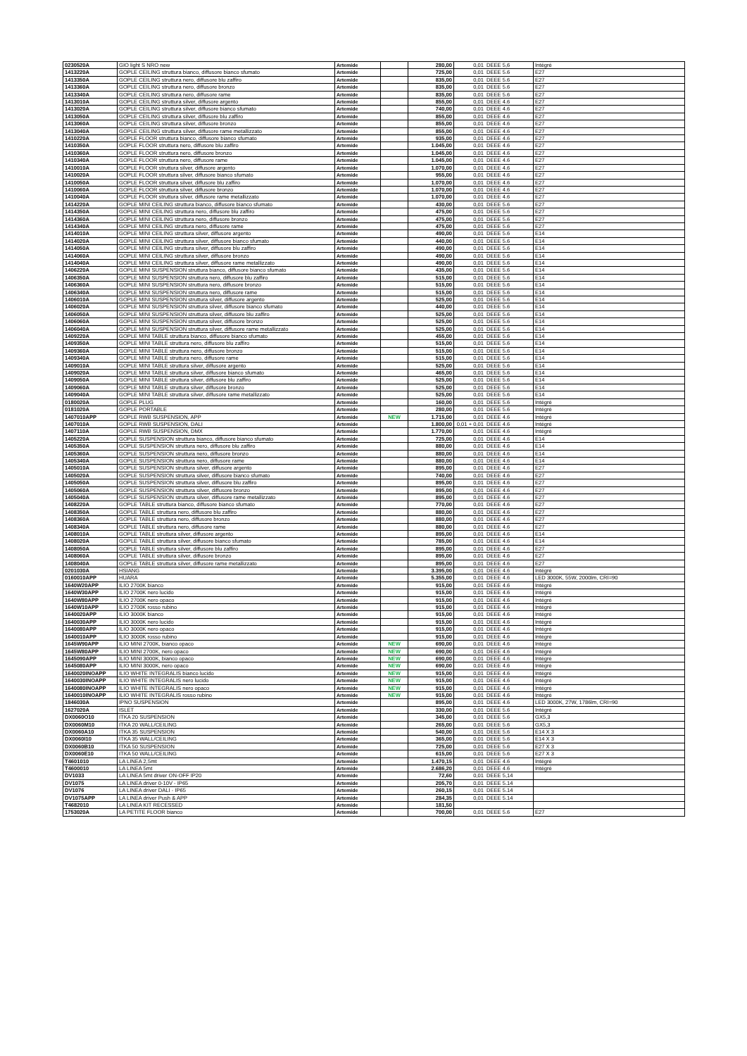| 0230520A | GIO light S NRO new | Artemide | | 280,00 | 0,01 | DEEE 5,6 | Intégré |
| 1413220A | GOPLE CEILING struttura bianco, diffusore bianco sfumato | Artemide | | 725,00 | 0,01 | DEEE 5.6 | E27 |
| 1413350A | GOPLE CEILING struttura nero, diffusore blu zaffiro | Artemide | | 835,00 | 0,01 | DEEE 5.6 | E27 |
| 1413360A | GOPLE CEILING struttura nero, diffusore bronzo | Artemide | | 835,00 | 0,01 | DEEE 5.6 | E27 |
| 1413340A | GOPLE CEILING struttura nero, diffusore rame | Artemide | | 835,00 | 0,01 | DEEE 5.6 | E27 |
| 1413010A | GOPLE CEILING struttura silver, diffusore argento | Artemide | | 855,00 | 0,01 | DEEE 4.6 | E27 |
| 1413020A | GOPLE CEILING struttura silver, diffusore bianco sfumato | Artemide | | 740,00 | 0,01 | DEEE 4.6 | E27 |
| 1413050A | GOPLE CEILING struttura silver, diffusore blu zaffiro | Artemide | | 855,00 | 0,01 | DEEE 4.6 | E27 |
| 1413060A | GOPLE CEILING struttura silver, diffusore bronzo | Artemide | | 855,00 | 0,01 | DEEE 4.6 | E27 |
| 1413040A | GOPLE CEILING struttura silver, diffusore rame metallizzato | Artemide | | 855,00 | 0,01 | DEEE 4.6 | E27 |
| 1410220A | GOPLE FLOOR struttura bianco, diffusore bianco sfumato | Artemide | | 935,00 | 0,01 | DEEE 4.6 | E27 |
| 1410350A | GOPLE FLOOR struttura nero, diffusore blu zaffiro | Artemide | | 1.045,00 | 0,01 | DEEE 4.6 | E27 |
| 1410360A | GOPLE FLOOR struttura nero, diffusore bronzo | Artemide | | 1.045,00 | 0,01 | DEEE 4.6 | E27 |
| 1410340A | GOPLE FLOOR struttura nero, diffusore rame | Artemide | | 1.045,00 | 0,01 | DEEE 4.6 | E27 |
| 1410010A | GOPLE FLOOR struttura silver, diffusore argento | Artemide | | 1.070,00 | 0,01 | DEEE 4.6 | E27 |
| 1410020A | GOPLE FLOOR struttura silver, diffusore bianco sfumato | Artemide | | 955,00 | 0,01 | DEEE 4.6 | E27 |
| 1410050A | GOPLE FLOOR struttura silver, diffusore blu zaffiro | Artemide | | 1.070,00 | 0,01 | DEEE 4.6 | E27 |
| 1410060A | GOPLE FLOOR struttura silver, diffusore bronzo | Artemide | | 1.070,00 | 0,01 | DEEE 4.6 | E27 |
| 1410040A | GOPLE FLOOR struttura silver, diffusore rame metallizzato | Artemide | | 1.070,00 | 0,01 | DEEE 4.6 | E27 |
| 1414220A | GOPLE MINI CEILING struttura bianco, diffusore bianco sfumato | Artemide | | 430,00 | 0,01 | DEEE 5.6 | E27 |
| 1414350A | GOPLE MINI CEILING struttura nero, diffusore blu zaffiro | Artemide | | 475,00 | 0,01 | DEEE 5.6 | E27 |
| 1414360A | GOPLE MINI CEILING struttura nero, diffusore bronzo | Artemide | | 475,00 | 0,01 | DEEE 5.6 | E27 |
| 1414340A | GOPLE MINI CEILING struttura nero, diffusore rame | Artemide | | 475,00 | 0,01 | DEEE 5.6 | E27 |
| 1414010A | GOPLE MINI CEILING struttura silver, diffusore argento | Artemide | | 490,00 | 0,01 | DEEE 5.6 | E14 |
| 1414020A | GOPLE MINI CEILING struttura silver, diffusore bianco sfumato | Artemide | | 440,00 | 0,01 | DEEE 5.6 | E14 |
| 1414050A | GOPLE MINI CEILING struttura silver, diffusore blu zaffiro | Artemide | | 490,00 | 0,01 | DEEE 5.6 | E14 |
| 1414060A | GOPLE MINI CEILING struttura silver, diffusore bronzo | Artemide | | 490,00 | 0,01 | DEEE 5.6 | E14 |
| 1414040A | GOPLE MINI CEILING struttura silver, diffusore rame metallizzato | Artemide | | 490,00 | 0,01 | DEEE 5.6 | E14 |
| 1406220A | GOPLE MINI SUSPENSION struttura bianco, diffusore bianco sfumato | Artemide | | 435,00 | 0,01 | DEEE 5.6 | E14 |
| 1406350A | GOPLE MINI SUSPENSION struttura nero, diffusore blu zaffiro | Artemide | | 515,00 | 0,01 | DEEE 5.6 | E14 |
| 1406360A | GOPLE MINI SUSPENSION struttura nero, diffusore bronzo | Artemide | | 515,00 | 0,01 | DEEE 5.6 | E14 |
| 1406340A | GOPLE MINI SUSPENSION struttura nero, diffusore rame | Artemide | | 515,00 | 0,01 | DEEE 5.6 | E14 |
| 1406010A | GOPLE MINI SUSPENSION struttura silver, diffusore argento | Artemide | | 525,00 | 0,01 | DEEE 5.6 | E14 |
| 1406020A | GOPLE MINI SUSPENSION struttura silver, diffusore bianco sfumato | Artemide | | 440,00 | 0,01 | DEEE 5.6 | E14 |
| 1406050A | GOPLE MINI SUSPENSION struttura silver, diffusore blu zaffiro | Artemide | | 525,00 | 0,01 | DEEE 5.6 | E14 |
| 1406060A | GOPLE MINI SUSPENSION struttura silver, diffusore bronzo | Artemide | | 525,00 | 0,01 | DEEE 5.6 | E14 |
| 1406040A | GOPLE MINI SUSPENSION struttura silver, diffusore rame metallizzato | Artemide | | 525,00 | 0,01 | DEEE 5.6 | E14 |
| 1409220A | GOPLE MINI TABLE struttura bianco, diffusore bianco sfumato | Artemide | | 455,00 | 0,01 | DEEE 5.6 | E14 |
| 1409350A | GOPLE MINI TABLE struttura nero, diffusore blu zaffiro | Artemide | | 515,00 | 0,01 | DEEE 5.6 | E14 |
| 1409360A | GOPLE MINI TABLE struttura nero, diffusore bronzo | Artemide | | 515,00 | 0,01 | DEEE 5.6 | E14 |
| 1409340A | GOPLE MINI TABLE struttura nero, diffusore rame | Artemide | | 515,00 | 0,01 | DEEE 5.6 | E14 |
| 1409010A | GOPLE MINI TABLE struttura silver, diffusore argento | Artemide | | 525,00 | 0,01 | DEEE 5.6 | E14 |
| 1409020A | GOPLE MINI TABLE struttura silver, diffusore bianco sfumato | Artemide | | 465,00 | 0,01 | DEEE 5.6 | E14 |
| 1409050A | GOPLE MINI TABLE struttura silver, diffusore blu zaffiro | Artemide | | 525,00 | 0,01 | DEEE 5.6 | E14 |
| 1409060A | GOPLE MINI TABLE struttura silver, diffusore bronzo | Artemide | | 525,00 | 0,01 | DEEE 5.6 | E14 |
| 1409040A | GOPLE MINI TABLE struttura silver, diffusore rame metallizzato | Artemide | | 525,00 | 0,01 | DEEE 5.6 | E14 |
| 0180020A | GOPLE PLUG | Artemide | | 160,00 | 0,01 | DEEE 5.6 | Intégré |
| 0181020A | GOPLE PORTABLE | Artemide | | 280,00 | 0,01 | DEEE 5.6 | Intégré |
| 1407010APP | GOPLE RWB SUSPENSION, APP | Artemide | NEW | 1.715,00 | 0,01 | DEEE 4.6 | Intégré |
| 1407010A | GOPLE RWB SUSPENSION, DALI | Artemide | | 1.800,00 | 0,01 + 0,01 | DEEE 4.6 | Intégré |
| 1407110A | GOPLE RWB SUSPENSION, DMX | Artemide | | 1.770,00 | 0,01 | DEEE 4.6 | Intégré |
| 1405220A | GOPLE SUSPENSION struttura bianco, diffusore bianco sfumato | Artemide | | 725,00 | 0,01 | DEEE 4.6 | E14 |
| 1405350A | GOPLE SUSPENSION struttura nero, diffusore blu zaffiro | Artemide | | 880,00 | 0,01 | DEEE 4.6 | E14 |
| 1405360A | GOPLE SUSPENSION struttura nero, diffusore bronzo | Artemide | | 880,00 | 0,01 | DEEE 4.6 | E14 |
| 1405340A | GOPLE SUSPENSION struttura nero, diffusore rame | Artemide | | 880,00 | 0,01 | DEEE 4.6 | E14 |
| 1405010A | GOPLE SUSPENSION struttura silver, diffusore argento | Artemide | | 895,00 | 0,01 | DEEE 4.6 | E27 |
| 1405020A | GOPLE SUSPENSION struttura silver, diffusore bianco sfumato | Artemide | | 740,00 | 0,01 | DEEE 4.6 | E27 |
| 1405050A | GOPLE SUSPENSION struttura silver, diffusore blu zaffiro | Artemide | | 895,00 | 0,01 | DEEE 4.6 | E27 |
| 1405060A | GOPLE SUSPENSION struttura silver, diffusore bronzo | Artemide | | 895,00 | 0,01 | DEEE 4.6 | E27 |
| 1405040A | GOPLE SUSPENSION struttura silver, diffusore rame metallizzato | Artemide | | 895,00 | 0,01 | DEEE 4.6 | E27 |
| 1408220A | GOPLE TABLE struttura bianco, diffusore bianco sfumato | Artemide | | 770,00 | 0,01 | DEEE 4.6 | E27 |
| 1408350A | GOPLE TABLE struttura nero, diffusore blu zaffiro | Artemide | | 880,00 | 0,01 | DEEE 4.6 | E27 |
| 1408360A | GOPLE TABLE struttura nero, diffusore bronzo | Artemide | | 880,00 | 0,01 | DEEE 4.6 | E27 |
| 1408340A | GOPLE TABLE struttura nero, diffusore rame | Artemide | | 880,00 | 0,01 | DEEE 4.6 | E27 |
| 1408010A | GOPLE TABLE struttura silver, diffusore argento | Artemide | | 895,00 | 0,01 | DEEE 4.6 | E14 |
| 1408020A | GOPLE TABLE struttura silver, diffusore bianco sfumato | Artemide | | 785,00 | 0,01 | DEEE 4.6 | E14 |
| 1408050A | GOPLE TABLE struttura silver, diffusore blu zaffiro | Artemide | | 895,00 | 0,01 | DEEE 4.6 | E27 |
| 1408060A | GOPLE TABLE struttura silver, diffusore bronzo | Artemide | | 895,00 | 0,01 | DEEE 4.6 | E27 |
| 1408040A | GOPLE TABLE struttura silver, diffusore rame metallizzato | Artemide | | 895,00 | 0,01 | DEEE 4.6 | E27 |
| 0201030A | HSIANG | Artemide | | 3.395,00 | 0,01 | DEEE 4.6 | Intégré |
| 0160010APP | HUARA | Artemide | | 5.355,00 | 0,01 | DEEE 4.6 | LED 3000K, 55W, 2000lm, CRI=90 |
| 1640W20APP | ILIO 2700K bianco | Artemide | | 915,00 | 0,01 | DEEE 4.6 | Intégré |
| 1640W30APP | ILIO 2700K nero lucido | Artemide | | 915,00 | 0,01 | DEEE 4.6 | Intégré |
| 1640W80APP | ILIO 2700K nero opaco | Artemide | | 915,00 | 0,01 | DEEE 4.6 | Intégré |
| 1640W10APP | ILIO 2700K rosso rubino | Artemide | | 915,00 | 0,01 | DEEE 4.6 | Intégré |
| 1640020APP | ILIO 3000K bianco | Artemide | | 915,00 | 0,01 | DEEE 4.6 | Intégré |
| 1640030APP | ILIO 3000K nero lucido | Artemide | | 915,00 | 0,01 | DEEE 4.6 | Intégré |
| 1640080APP | ILIO 3000K nero opaco | Artemide | | 915,00 | 0,01 | DEEE 4.6 | Intégré |
| 1640010APP | ILIO 3000K rosso rubino | Artemide | | 915,00 | 0,01 | DEEE 4.6 | Intégré |
| 1645W90APP | ILIO MINI 2700K, bianco opaco | Artemide | NEW | 690,00 | 0,01 | DEEE 4.6 | Intégré |
| 1645W80APP | ILIO MINI 2700K, nero opaco | Artemide | NEW | 690,00 | 0,01 | DEEE 4.6 | Intégré |
| 1645090APP | ILIO MINI 3000K, bianco opaco | Artemide | NEW | 690,00 | 0,01 | DEEE 4.6 | Intégré |
| 1645080APP | ILIO MINI 3000K, nero opaco | Artemide | NEW | 690,00 | 0,01 | DEEE 4.6 | Intégré |
| 1640020INOAPP | ILIO WHITE INTEGRALIS bianco lucido | Artemide | NEW | 915,00 | 0,01 | DEEE 4.6 | Intégré |
| 1640030INOAPP | ILIO WHITE INTEGRALIS nero lucido | Artemide | NEW | 915,00 | 0,01 | DEEE 4.6 | Intégré |
| 1640080INOAPP | ILIO WHITE INTEGRALIS nero opaco | Artemide | NEW | 915,00 | 0,01 | DEEE 4.6 | Intégré |
| 1640010INOAPP | ILIO WHITE INTEGRALIS rosso rubino | Artemide | NEW | 915,00 | 0,01 | DEEE 4.6 | Intégré |
| 1846030A | IPNO SUSPENSION | Artemide | | 895,00 | 0,01 | DEEE 4.6 | LED 3000K, 27W, 1786lm, CRI=90 |
| 1627020A | ISLET | Artemide | | 330,00 | 0,01 | DEEE 5.6 | Intégré |
| DX0060O10 | ITKA 20 SUSPENSION | Artemide | | 345,00 | 0,01 | DEEE 5.6 | GX5,3 |
| DX0060M10 | ITKA 20 WALL/CEILING | Artemide | | 265,00 | 0,01 | DEEE 5.6 | GX5,3 |
| DX0060A10 | ITKA 35 SUSPENSION | Artemide | | 540,00 | 0,01 | DEEE 5.6 | E14 X 3 |
| DX0060I10 | ITKA 35 WALL/CEILING | Artemide | | 365,00 | 0,01 | DEEE 5.6 | E14 X 3 |
| DX0060B10 | ITKA 50 SUSPENSION | Artemide | | 725,00 | 0,01 | DEEE 5.6 | E27 X 3 |
| DX0060E10 | ITKA 50 WALL/CEILING | Artemide | | 615,00 | 0,01 | DEEE 5.6 | E27 X 3 |
| T4601010 | LA LINEA 2,5mt | Artemide | | 1.470,15 | 0,01 | DEEE 4.6 | Intégré |
| T4600010 | LA LINEA 5mt | Artemide | | 2.686,20 | 0,01 | DEEE 4.6 | Intégré |
| DV1033 | LA LINEA 5mt driver ON-OFF IP20 | Artemide | | 72,60 | 0,01 | DEEE 5,14 | |
| DV1075 | LA LINEA driver 0-10V - IP65 | Artemide | | 205,70 | 0,01 | DEEE 5.14 | |
| DV1076 | LA LINEA driver DALI - IP65 | Artemide | | 260,15 | 0,01 | DEEE 5.14 | |
| DV1075APP | LA LINEA driver Push & APP | Artemide | | 284,35 | 0,01 | DEEE 5.14 | |
| T4682010 | LA LINEA KIT RECESSED | Artemide | | 181,50 | | | |
| 1753020A | LA PETITE FLOOR bianco | Artemide | | 700,00 | 0,01 | DEEE 5.6 | E27 |